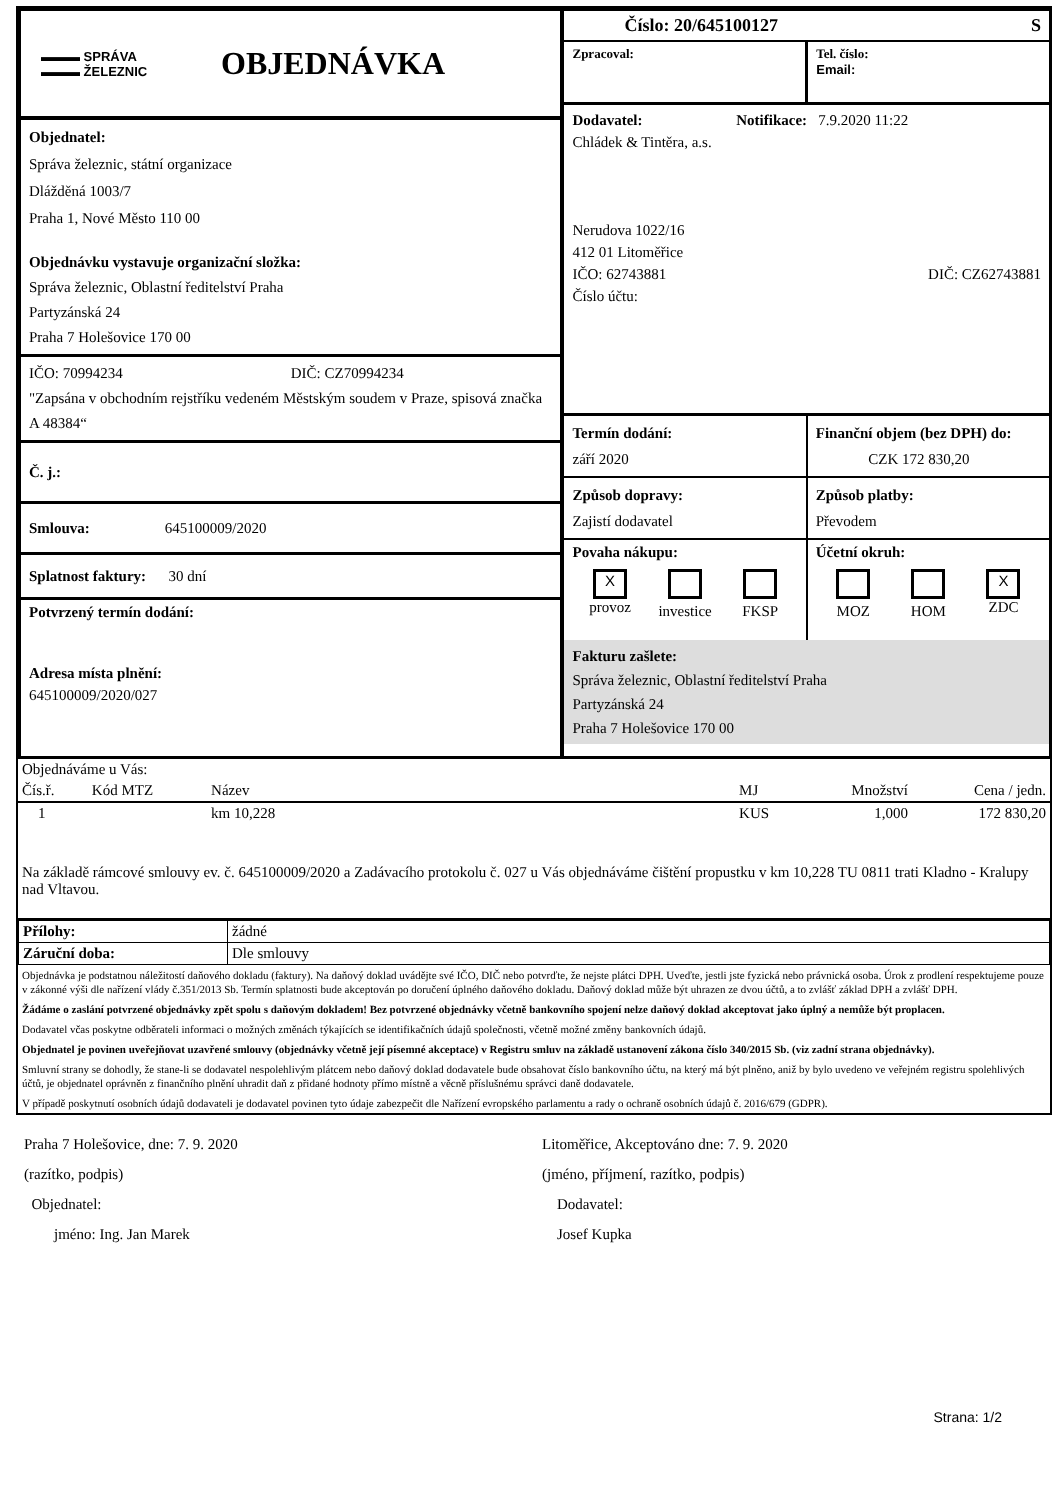▬▬▬ SPRÁVA
▬▬▬ ŽELEZNIC
OBJEDNÁVKA
Objednatel:
Správa železnic, státní organizace
Dlážděná 1003/7
Praha 1, Nové Město 110 00
Objednávku vystavuje organizační složka:
Správa železnic, Oblastní ředitelství Praha
Partyzánská 24
Praha 7 Holešovice 170 00
IČO: 70994234 DIČ: CZ70994234
"Zapsána v obchodním rejstříku vedeném Městským soudem v Praze, spisová značka A 48384“
Č. j.:
Smlouva: 645100009/2020
Splatnost faktury: 30 dní
Potvrzený termín dodání:
Adresa místa plnění:
645100009/2020/027
Číslo: 20/645100127 S
Zpracoval: Tel. číslo:
Email:
Dodavatel: Notifikace: 7.9.2020 11:22
Chládek & Tintěra, a.s.
Nerudova 1022/16
412 01 Litoměřice
IČO: 62743881 DIČ: CZ62743881
Číslo účtu:
Termín dodání:
září 2020
Finanční objem (bez DPH) do:
CZK 172 830,20
Způsob dopravy:
Zajistí dodavatel
Způsob platby:
Převodem
Povaha nákupu:
X
provoz
investice
FKSP
Účetní okruh:
MOZ
HOM
X
ZDC
Fakturu zašlete:
Správa železnic, Oblastní ředitelství Praha
Partyzánská 24
Praha 7 Holešovice 170 00
| Objednáváme u Vás: | | | | | |
| Čís.ř. | Kód MTZ | Název | MJ | Množství | Cena / jedn. |
| 1 | | km 10,228 | KUS | 1,000 | 172 830,20 |
Na základě rámcové smlouvy ev. č. 645100009/2020 a Zadávacího protokolu č. 027 u Vás objednáváme čištění propustku v km 10,228 TU 0811 trati Kladno - Kralupy nad Vltavou.
| Přílohy: | žádné |
| Záruční doba: | Dle smlouvy |
Objednávka je podstatnou náležitostí daňového dokladu (faktury). Na daňový doklad uvádějte své IČO, DIČ nebo potvrďte, že nejste plátci DPH. Uveďte, jestli jste fyzická nebo právnická osoba. Úrok z prodlení respektujeme pouze v zákonné výši dle nařízení vlády č.351/2013 Sb. Termín splatnosti bude akceptován po doručení úplného daňového dokladu. Daňový doklad může být uhrazen ze dvou účtů, a to zvlášť základ DPH a zvlášť DPH.
Žádáme o zaslání potvrzené objednávky zpět spolu s daňovým dokladem! Bez potvrzené objednávky včetně bankovního spojení nelze daňový doklad akceptovat jako úplný a nemůže být proplacen.
Dodavatel včas poskytne odběrateli informaci o možných změnách týkajících se identifikačních údajů společnosti, včetně možné změny bankovních údajů.
Objednatel je povinen uveřejňovat uzavřené smlouvy (objednávky včetně její písemné akceptace) v Registru smluv na základě ustanovení zákona číslo 340/2015 Sb. (viz zadní strana objednávky).
Smluvní strany se dohodly, že stane-li se dodavatel nespolehlivým plátcem nebo daňový doklad dodavatele bude obsahovat číslo bankovního účtu, na který má být plněno, aniž by bylo uvedeno ve veřejném registru spolehlivých účtů, je objednatel oprávněn z finančního plnění uhradit daň z přidané hodnoty přímo místně a věcně příslušnému správci daně dodavatele.
V případě poskytnutí osobních údajů dodavateli je dodavatel povinen tyto údaje zabezpečit dle Nařízení evropského parlamentu a rady o ochraně osobních údajů č. 2016/679 (GDPR).
Praha 7 Holešovice, dne: 7. 9. 2020
(razítko, podpis)
Objednatel:
jméno: Ing. Jan Marek
Litoměřice, Akceptováno dne: 7. 9. 2020
(jméno, příjmení, razítko, podpis)
Dodavatel:
Josef Kupka
Strana: 1/2